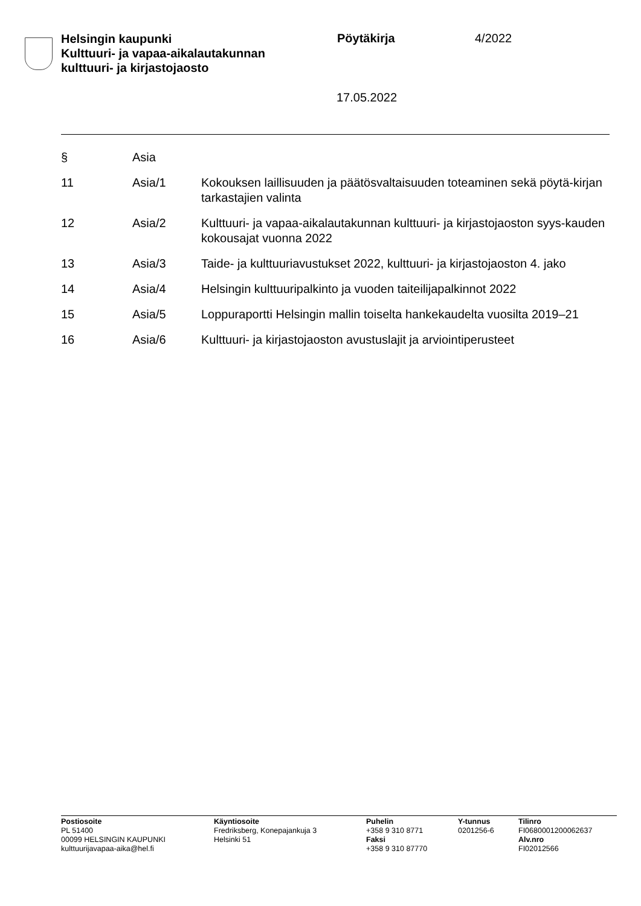Helsingin kaupunki
Kulttuuri- ja vapaa-aikalautakunnan
kulttuuri- ja kirjastojaosto
Pöytäkirja 4/2022
17.05.2022
| § | Asia | |
| --- | --- | --- |
| 11 | Asia/1 | Kokouksen laillisuuden ja päätösvaltaisuuden toteaminen sekä pöytä-kirjan tarkastajien valinta |
| 12 | Asia/2 | Kulttuuri- ja vapaa-aikalautakunnan kulttuuri- ja kirjastojaoston syys-kauden kokousajat vuonna 2022 |
| 13 | Asia/3 | Taide- ja kulttuuriavustukset 2022, kulttuuri- ja kirjastojaoston 4. jako |
| 14 | Asia/4 | Helsingin kulttuuripalkinto ja vuoden taiteilijapalkinnot 2022 |
| 15 | Asia/5 | Loppuraportti Helsingin mallin toiselta hankekaudelta vuosilta 2019–21 |
| 16 | Asia/6 | Kulttuuri- ja kirjastojaoston avustuslajit ja arviointiperusteet |
Postiosoite
PL 51400
00099 HELSINGIN KAUPUNKI
kulttuurijavapaa-aika@hel.fi
Käyntiosoite
Fredriksberg, Konepajankuja 3
Helsinki 51
Puhelin
+358 9 310 8771
Faksi
+358 9 310 87770
Y-tunnus
0201256-6
Tilinro
FI0680001200062637
Alv.nro
FI02012566